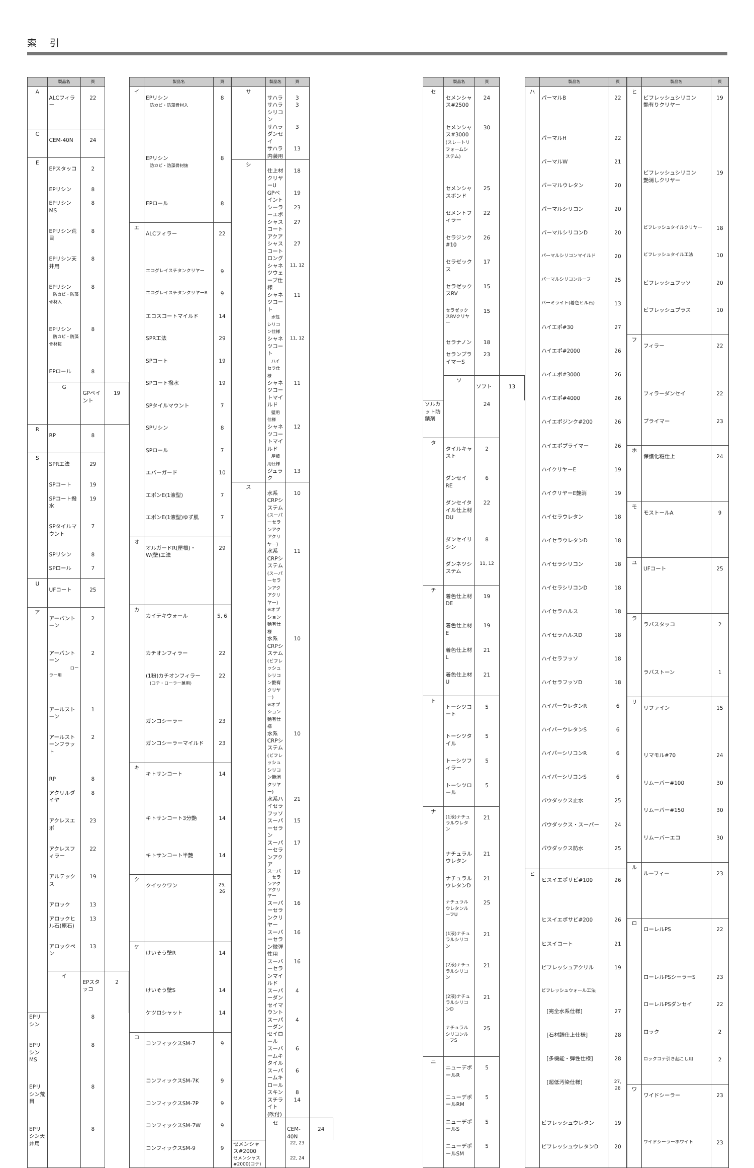索 引
| | 製品名 | 頁 | |
| --- | --- | --- | --- |
| A | ALCフィラー | 22 | |
| C | CEM-40N | 24 | |
| E | EPスタッコ | 2 | |
| | EPリシン | 8 | |
| | EPリシンMS | 8 | |
| | EPリシン荒目 | 8 | |
| | EPリシン天井用 | 8 | |
| | EPリシン 防カビ・防藻骨材入 | 8 | |
| | EPリシン 防カビ・防藻骨材抜 | 8 | |
| | EPロール | 8 | |
| | G | GPペイント | 19 |
| R | RP | 8 | |
| S | SPR工法 | 29 | |
| | SPコート | 19 | |
| | SPコート撥水 | 19 | |
| | SPタイルマウント | 7 | |
| | SPリシン | 8 | |
| | SPロール | 7 | |
| U | UFコート | 25 | |
| ア | アーバントーン | 2 | |
| | アーバントーン ローラー用 | 2 | |
| | アールストーン | 1 | |
| | アールストーンフラット | 2 | |
| | RP | 8 | |
| | アクリルダイヤ | 8 | |
| | アクレスエポ | 23 | |
| | アクレスフィラー | 22 | |
| | アルテックス | 19 | |
| | アロック | 13 | |
| | アロックヒル石(原石) | 13 | |
| | アロックペン | 13 | |
| | イ | EPスタッコ | 2 |
| EPリシン | | 8 | |
| EPリシンMS | | 8 | |
| EPリシン荒目 | | 8 | |
| EPリシン天井用 | | 8 | |
| | 製品名 | 頁 |
| --- | --- | --- |
| イ | EPリシン 防カビ・防藻骨材入 | 8 |
| | EPリシン 防カビ・防藻骨材抜 | 8 |
| | EPロール | 8 |
| エ | ALCフィラー | 22 |
| | エコグレイスチタンクリヤー | 9 |
| | エコグレイスチタンクリヤーR | 9 |
| | エコスコートマイルド | 14 |
| | SPR工法 | 29 |
| | SPコート | 19 |
| | SPコート撥水 | 19 |
| | SPタイルマウント | 7 |
| | SPリシン | 8 |
| | SPロール | 7 |
| | エバーガード | 10 |
| | エポンE(1液型) | 7 |
| | エポンE(1液型)ゆず肌 | 7 |
| オ | オルガードR(屋根)・ W(壁)工法 | 29 |
| カ | カイテキウォール | 5, 6 |
| | カチオンフィラー | 22 |
| | (1粉)カチオンフィラー (コテ・ローラー兼用) | 22 |
| | ガンコシーラー | 23 |
| | ガンコシーラーマイルド | 23 |
| キ | キトサンコート | 14 |
| | キトサンコート3分艶 | 14 |
| | キトサンコート半艶 | 14 |
| ク | クイックワン | 25, 26 |
| ケ | けいそう壁R | 14 |
| | けいそう壁S | 14 |
| | ケツロシャット | 14 |
| コ | コンフィックスSM-7 | 9 |
| | コンフィックスSM-7K | 9 |
| | コンフィックスSM-7P | 9 |
| | コンフィックスSM-7W | 9 |
| | コンフィックスSM-9 | 9 |
| | 製品名 | 頁 | |
| --- | --- | --- | --- |
| サ | サハラ | 3 | |
| | サハラシリコン | 3 | |
| | サハラダンセイ | 3 | |
| | サハラ内装用 | 13 | |
| シ | 仕上材クリヤーU | 18 | |
| | GPペイント | 19 | |
| | シーラーエポ | 23 | |
| | シャスコートアクア | 27 | |
| | シャスコートロング | 27 | |
| | シャネツウェーブ仕様 | 11, 12 | |
| | シャネツコート 水性シリコン仕様 | 11 | |
| | シャネツコート ハイセラ仕様 | 11, 12 | |
| | シャネツコートマイルド 壁用仕様 | 11 | |
| | シャネツコートマイルド 屋根用仕様 | 12 | |
| | ジュラク | 13 | |
| ス | 水系CRPシステム (スーパーセランアクアクリヤー) | 10 | |
| | 水系CRPシステム (スーパーセランアクアクリヤー) ※オプション艶有仕様 | 11 | |
| | 水系CRPシステム (ビフレッシュシリコン艶有クリヤー) ※オプション艶有仕様 | 10 | |
| | 水系CRPシステム (ビフレッシュシリコン艶消クリヤー) | 10 | |
| | 水系ハイセラフッソ | 21 | |
| | スーパーセラン | 15 | |
| | スーパーセランアクア | 17 | |
| | スーパーセランアクアクリヤー | 19 | |
| | スーパーセランクリヤー | 16 | |
| | スーパーセラン微弾性用 | 16 | |
| | スーパーセランマイルド | 16 | |
| | スーパーダンセイマウント | 4 | |
| | スーパーダンセイロール | 4 | |
| | スーパームキタイル | 6 | |
| | スーパームキロール | 6 | |
| | スキン | 8 | |
| | スチライト(吹付) | 14 | |
| | セ | CEM-40N | 24 |
| セメンシャス#2000 | | 22, 23 | |
| セメンシャス#2000(コテ) | | 22, 24 | |
| | 製品名 | 頁 | |
| --- | --- | --- | --- |
| セ | セメンシャス#2500 | 24 | |
| | セメンシャス#3000 (スレートリフォームシステム) | 30 | |
| | セメンシャスボンド | 25 | |
| | セメントフィラー | 22 | |
| | セラジンク#10 | 26 | |
| | セラゼックス | 17 | |
| | セラゼックスRV | 15 | |
| | セラゼックスRVクリヤー | 15 | |
| | セラナノン | 18 | |
| | セランプライマーS | 23 | |
| | ソ | ソフト | 13 |
| ソルカット防錆剤 | | 24 | |
| タ | タイルキャスト | 2 | |
| | ダンセイRE | 6 | |
| | ダンセイタイル仕上材DU | 22 | |
| | ダンセイリシン | 8 | |
| | ダンネツシステム | 11, 12 | |
| チ | 着色仕上材DE | 19 | |
| | 着色仕上材E | 19 | |
| | 着色仕上材L | 21 | |
| | 着色仕上材U | 21 | |
| ト | トーシツコート | 5 | |
| | トーシツタイル | 5 | |
| | トーシツフィラー | 5 | |
| | トーシツロール | 5 | |
| ナ | (1液)ナチュラルウレタン | 21 | |
| | ナチュラルウレタン | 21 | |
| | ナチュラルウレタンD | 21 | |
| | ナチュラルウレタンルーフU | 25 | |
| | (1液)ナチュラルシリコン | 21 | |
| | (2液)ナチュラルシリコン | 21 | |
| | (2液)ナチュラルシリコンD | 21 | |
| | ナチュラルシリコンルーフS | 25 | |
| ニ | ニューデポールR | 5 | |
| | ニューデポールRM | 5 | |
| | ニューデポールS | 5 | |
| | ニューデポールSM | 5 | |
| | 製品名 | 頁 |
| --- | --- | --- |
| ハ | パーマルB | 22 |
| | パーマルH | 22 |
| | パーマルW | 21 |
| | パーマルウレタン | 20 |
| | パーマルシリコン | 20 |
| | パーマルシリコンD | 20 |
| | パーマルシリコンマイルド | 20 |
| | パーマルシリコンルーフ | 25 |
| | バーミライト(着色ヒル石) | 13 |
| | ハイエポ#30 | 27 |
| | ハイエポ#2000 | 26 |
| | ハイエポ#3000 | 26 |
| | ハイエポ#4000 | 26 |
| | ハイエポジンク#200 | 26 |
| | ハイエポプライマー | 26 |
| | ハイクリヤーE | 19 |
| | ハイクリヤーE艶消 | 19 |
| | ハイセラウレタン | 18 |
| | ハイセラウレタンD | 18 |
| | ハイセラシリコン | 18 |
| | ハイセラシリコンD | 18 |
| | ハイセラハルス | 18 |
| | ハイセラハルスD | 18 |
| | ハイセラフッソ | 18 |
| | ハイセラフッソD | 18 |
| | ハイパーウレタンR | 6 |
| | ハイパーウレタンS | 6 |
| | ハイパーシリコンR | 6 |
| | ハイパーシリコンS | 6 |
| | パウダックス止水 | 25 |
| | パウダックス・スーパー | 24 |
| | パウダックス防水 | 25 |
| ヒ | ヒスイエポサビ#100 | 26 |
| | ヒスイエポサビ#200 | 26 |
| | ヒスイコート | 21 |
| | ビフレッシュアクリル | 19 |
| | ビフレッシュウォール工法 | |
| | [完全水系仕様] | 27 |
| | [石材調仕上仕様] | 28 |
| | [多機能・弾性仕様] | 28 |
| | [超低汚染仕様] | 27, 28 |
| | ビフレッシュウレタン | 19 |
| | ビフレッシュウレタンD | 20 |
| | 製品名 | 頁 |
| --- | --- | --- |
| ヒ | ビフレッシュシリコン 艶有りクリヤー | 19 |
| | ビフレッシュシリコン 艶消しクリヤー | 19 |
| | ビフレッシュタイルクリヤー | 18 |
| | ビフレッシュタイル工法 | 10 |
| | ビフレッシュフッソ | 20 |
| | ビフレッシュプラス | 10 |
| フ | フィラー | 22 |
| | フィラーダンセイ | 22 |
| | プライマー | 23 |
| ホ | 保護化粧仕上 | 24 |
| モ | モストールA | 9 |
| ユ | UFコート | 25 |
| ラ | ラバスタッコ | 2 |
| | ラバストーン | 1 |
| リ | リファイン | 15 |
| | リマモル#70 | 24 |
| | リムーバー#100 | 30 |
| | リムーバー#150 | 30 |
| | リムーバーエコ | 30 |
| ル | ルーフィー | 23 |
| ロ | ローレルPS | 22 |
| | ローレルPSシーラーS | 23 |
| | ローレルPSダンセイ | 22 |
| | ロック | 2 |
| | ロックコテ引き起こし用 | 2 |
| ワ | ワイドシーラー | 23 |
| | ワイドシーラーホワイト | 23 |